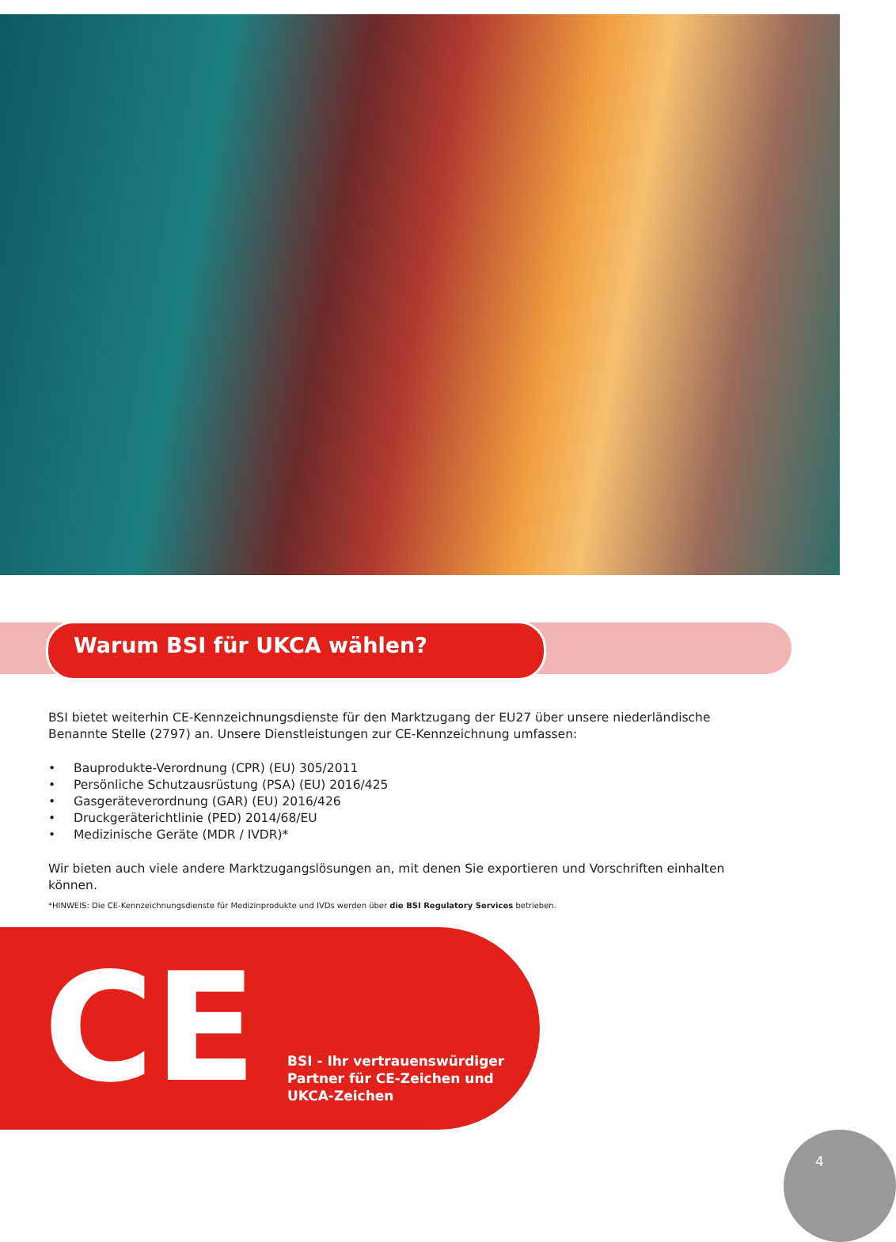Warum BSI für UKCA wählen?
BSI bietet weiterhin CE-Kennzeichnungsdienste für den Marktzugang der EU27 über unsere niederländische Benannte Stelle (2797) an. Unsere Dienstleistungen zur CE-Kennzeichnung umfassen:
• Bauprodukte-Verordnung (CPR) (EU) 305/2011
• Persönliche Schutzausrüstung (PSA) (EU) 2016/425
• Gasgeräteverordnung (GAR) (EU) 2016/426
• Druckgeräterichtlinie (PED) 2014/68/EU
• Medizinische Geräte (MDR / IVDR)*
Wir bieten auch viele andere Marktzugangslösungen an, mit denen Sie exportieren und Vorschriften einhalten können.
*HINWEIS: Die CE-Kennzeichnungsdienste für Medizinprodukte und IVDs werden über die BSI Regulatory Services betrieben.
CE
BSI - Ihr vertrauenswürdiger
Partner für CE-Zeichen und
UKCA-Zeichen
4